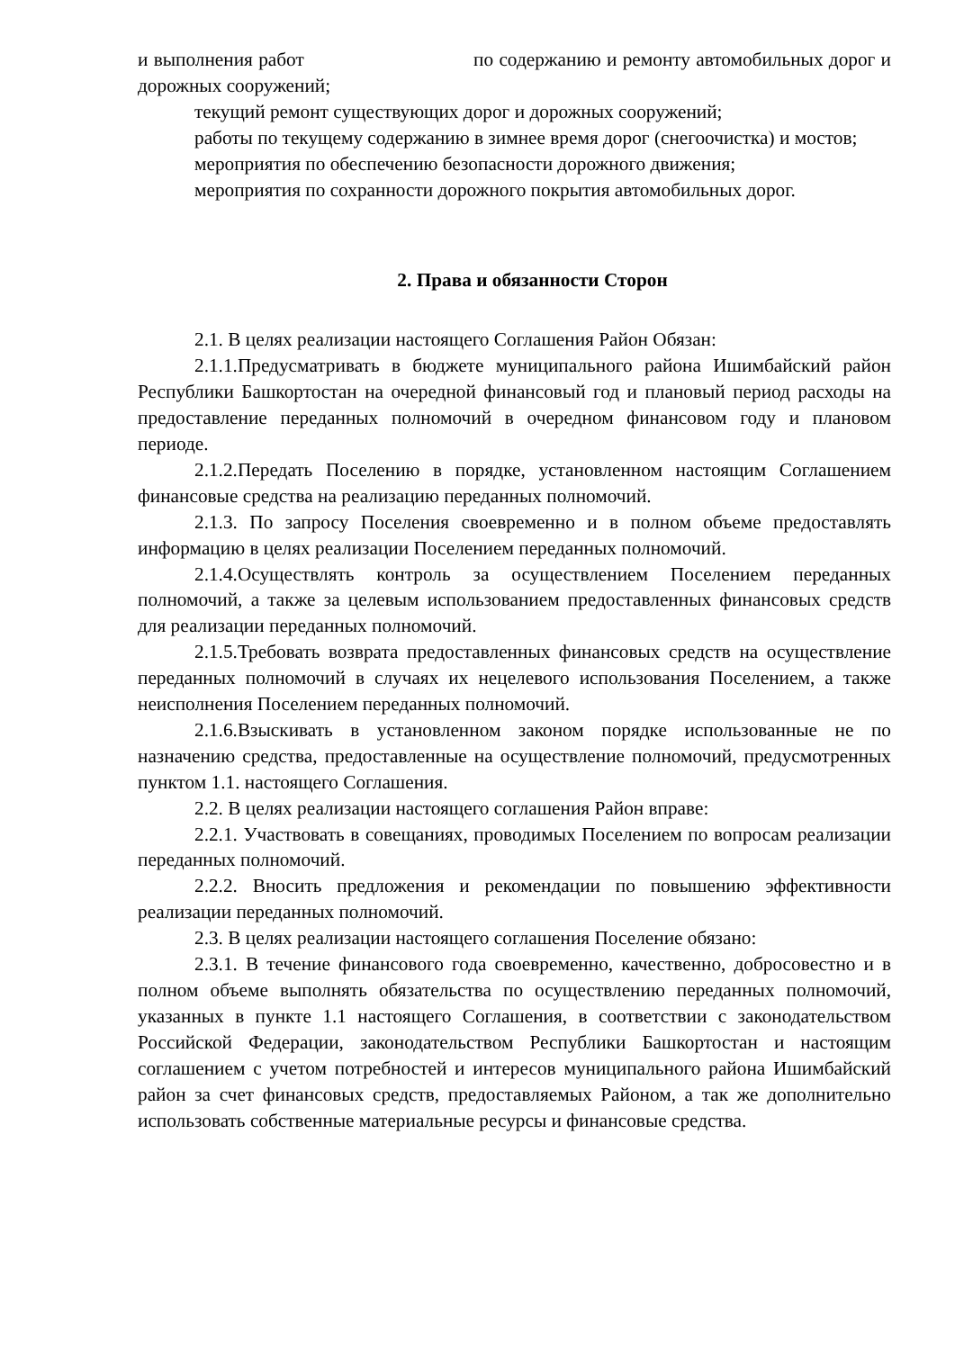и выполнения работ по содержанию и ремонту автомобильных дорог и дорожных сооружений;
текущий ремонт существующих дорог и дорожных сооружений;
работы по текущему содержанию в зимнее время дорог (снегоочистка) и мостов;
мероприятия по обеспечению безопасности дорожного движения;
мероприятия по сохранности дорожного покрытия автомобильных дорог.
2. Права и обязанности Сторон
2.1. В целях реализации настоящего Соглашения Район Обязан:
2.1.1.Предусматривать в бюджете муниципального района Ишимбайский район Республики Башкортостан на очередной финансовый год и плановый период расходы на предоставление переданных полномочий в очередном финансовом году и плановом периоде.
2.1.2.Передать Поселению в порядке, установленном настоящим Соглашением финансовые средства на реализацию переданных полномочий.
2.1.3. По запросу Поселения своевременно и в полном объеме предоставлять информацию в целях реализации Поселением переданных полномочий.
2.1.4.Осуществлять контроль за осуществлением Поселением переданных полномочий, а также за целевым использованием предоставленных финансовых средств для реализации переданных полномочий.
2.1.5.Требовать возврата предоставленных финансовых средств на осуществление переданных полномочий в случаях их нецелевого использования Поселением, а также неисполнения Поселением переданных полномочий.
2.1.6.Взыскивать в установленном законом порядке использованные не по назначению средства, предоставленные на осуществление полномочий, предусмотренных пунктом 1.1. настоящего Соглашения.
2.2. В целях реализации настоящего соглашения Район вправе:
2.2.1. Участвовать в совещаниях, проводимых Поселением по вопросам реализации переданных полномочий.
2.2.2. Вносить предложения и рекомендации по повышению эффективности реализации переданных полномочий.
2.3. В целях реализации настоящего соглашения Поселение обязано:
2.3.1. В течение финансового года своевременно, качественно, добросовестно и в полном объеме выполнять обязательства по осуществлению переданных полномочий, указанных в пункте 1.1 настоящего Соглашения, в соответствии с законодательством Российской Федерации, законодательством Республики Башкортостан и настоящим соглашением с учетом потребностей и интересов муниципального района Ишимбайский район за счет финансовых средств, предоставляемых Районом, а так же дополнительно использовать собственные материальные ресурсы и финансовые средства.